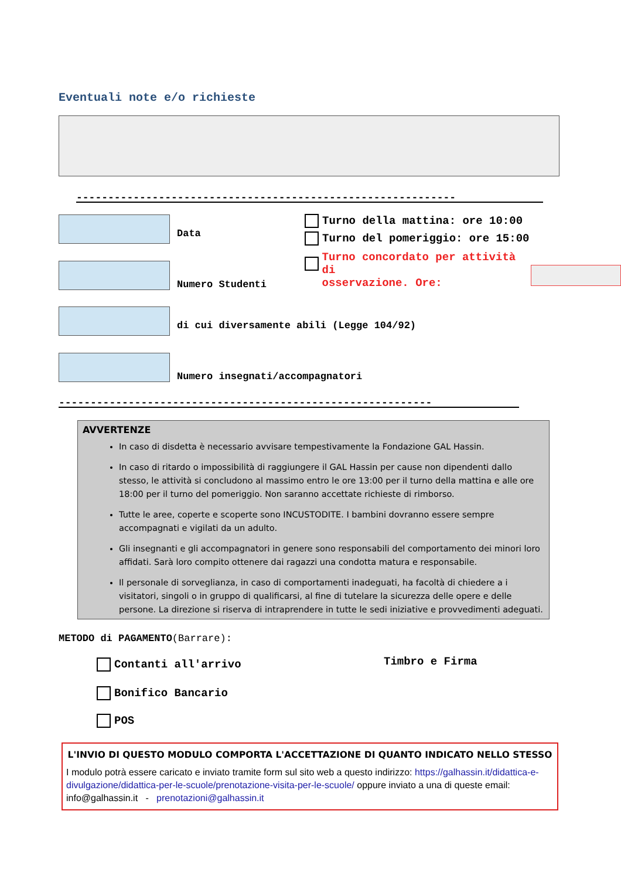Eventuali note e/o richieste
------------------------------------------------------------
Data Turno della mattina: ore 10:00
Turno del pomeriggio: ore 15:00
Turno concordato per attività di
osservazione. Ore:
Numero Studenti
di cui diversamente abili (Legge 104/92)
Numero insegnati/accompagnatori
-----------------------------------------------------------
AVVERTENZE
In caso di disdetta è necessario avvisare tempestivamente la Fondazione GAL Hassin.
In caso di ritardo o impossibilità di raggiungere il GAL Hassin per cause non dipendenti dallo stesso, le attività si concludono al massimo entro le ore 13:00 per il turno della mattina e alle ore 18:00 per il turno del pomeriggio. Non saranno accettate richieste di rimborso.
Tutte le aree, coperte e scoperte sono INCUSTODITE. I bambini dovranno essere sempre accompagnati e vigilati da un adulto.
Gli insegnanti e gli accompagnatori in genere sono responsabili del comportamento dei minori loro affidati. Sarà loro compito ottenere dai ragazzi una condotta matura e responsabile.
Il personale di sorveglianza, in caso di comportamenti inadeguati, ha facoltà di chiedere a i visitatori, singoli o in gruppo di qualificarsi, al fine di tutelare la sicurezza delle opere e delle persone. La direzione si riserva di intraprendere in tutte le sedi iniziative e provvedimenti adeguati.
METODO di PAGAMENTO(Barrare):
Contanti all'arrivo Timbro e Firma
Bonifico Bancario
POS
L'INVIO DI QUESTO MODULO COMPORTA L'ACCETTAZIONE DI QUANTO INDICATO NELLO STESSO
I modulo potrà essere caricato e inviato tramite form sul sito web a questo indirizzo: https://galhassin.it/didattica-e-divulgazione/didattica-per-le-scuole/prenotazione-visita-per-le-scuole/ oppure inviato a una di queste email: info@galhassin.it - prenotazioni@galhassin.it